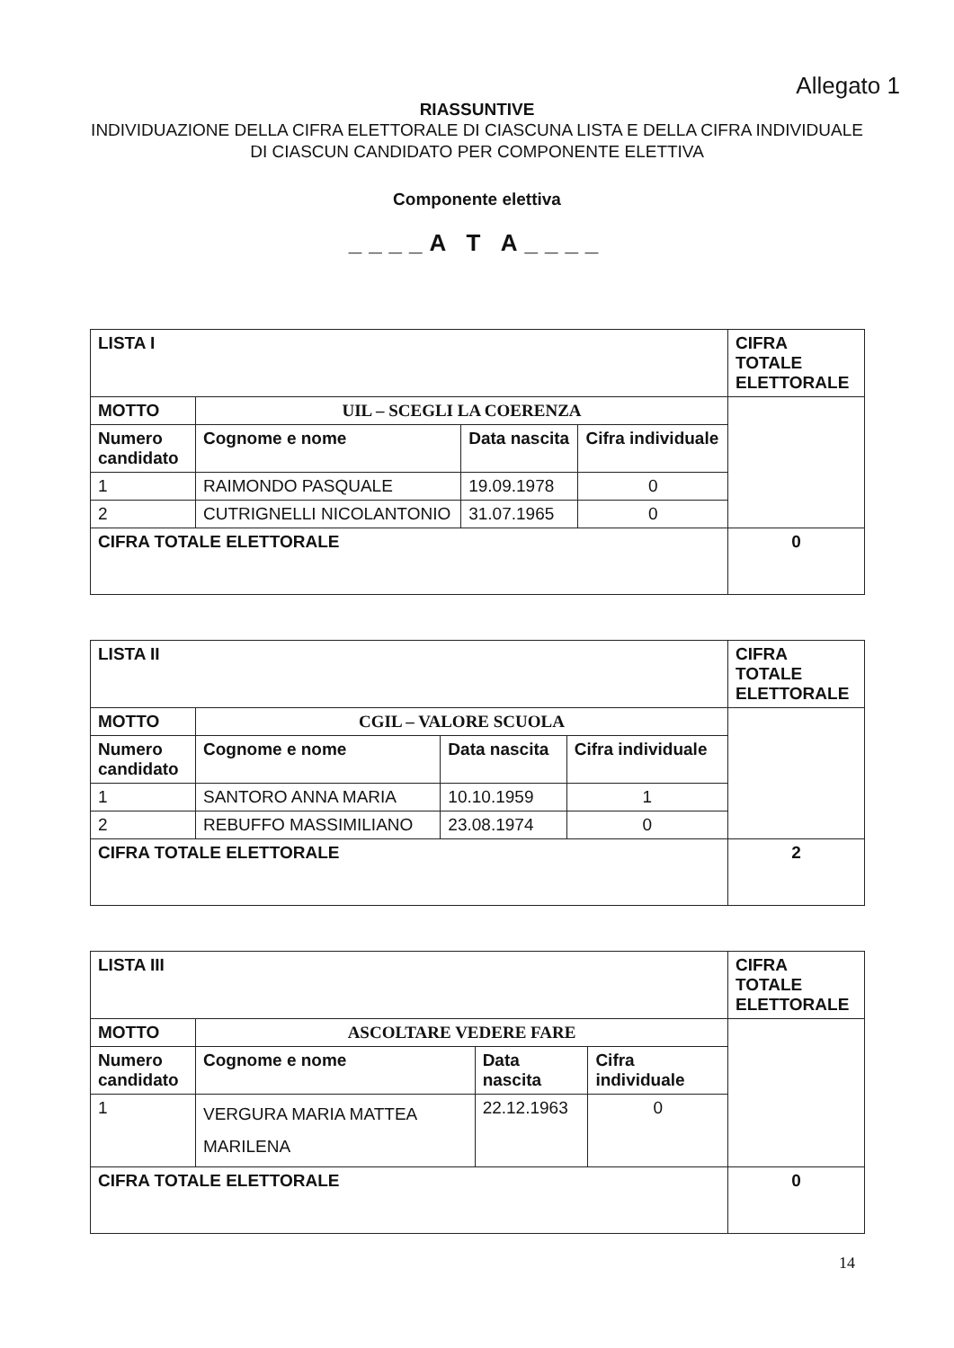Allegato 1
RIASSUNTIVE
INDIVIDUAZIONE DELLA CIFRA ELETTORALE DI CIASCUNA LISTA E DELLA CIFRA INDIVIDUALE DI CIASCUN CANDIDATO PER COMPONENTE ELETTIVA
Componente elettiva
____A T A____
| LISTA I | | | | CIFRA TOTALE ELETTORALE |
| MOTTO | UIL – SCEGLI LA COERENZA | | | |
| Numero candidato | Cognome e nome | Data nascita | Cifra individuale | |
| 1 | RAIMONDO PASQUALE | 19.09.1978 | 0 | |
| 2 | CUTRIGNELLI NICOLANTONIO | 31.07.1965 | 0 | |
| CIFRA TOTALE ELETTORALE | | | | 0 |
| LISTA II | | | | CIFRA TOTALE ELETTORALE |
| MOTTO | CGIL – VALORE SCUOLA | | | |
| Numero candidato | Cognome e nome | Data nascita | Cifra individuale | |
| 1 | SANTORO ANNA MARIA | 10.10.1959 | 1 | |
| 2 | REBUFFO MASSIMILIANO | 23.08.1974 | 0 | |
| CIFRA TOTALE ELETTORALE | | | | 2 |
| LISTA III | | | | CIFRA TOTALE ELETTORALE |
| MOTTO | ASCOLTARE VEDERE FARE | | | |
| Numero candidato | Cognome e nome | Data nascita | Cifra individuale | |
| 1 | VERGURA MARIA MATTEA MARILENA | 22.12.1963 | 0 | |
| CIFRA TOTALE ELETTORALE | | | | 0 |
14